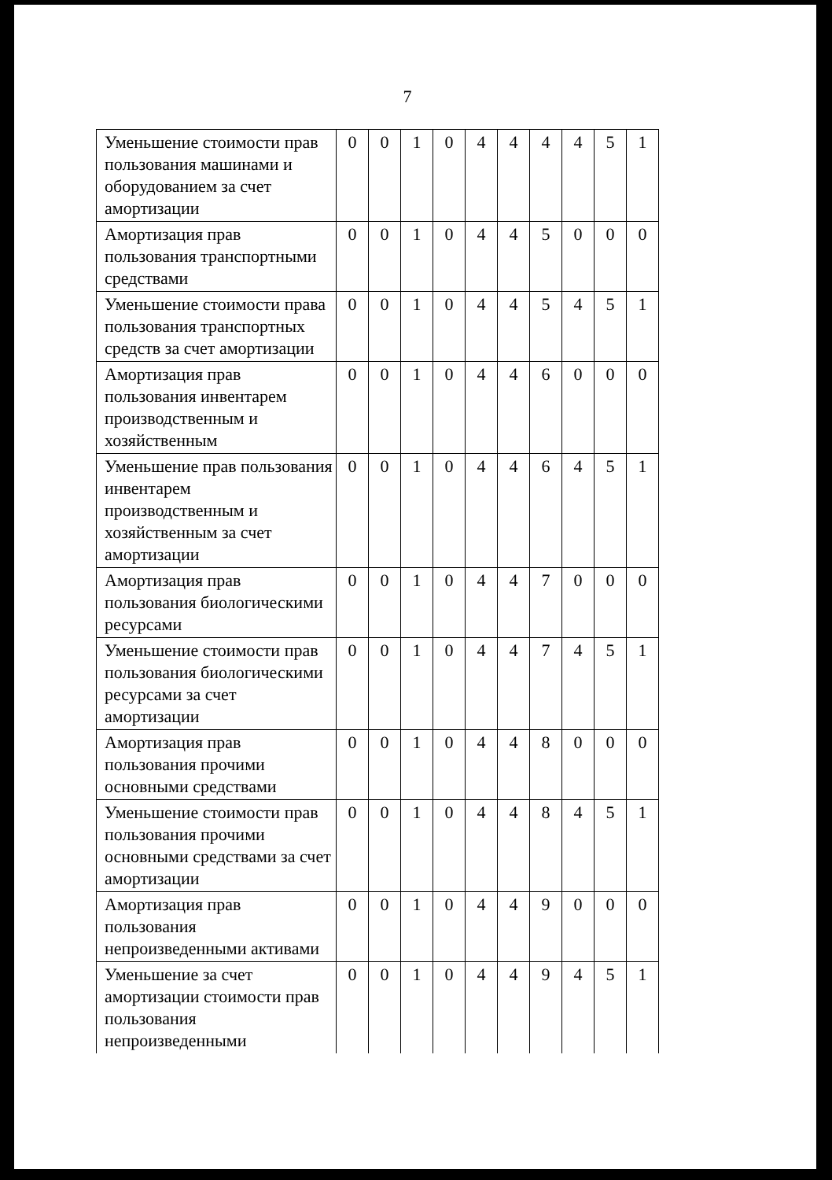7
| Уменьшение стоимости прав пользования машинами и оборудованием за счет амортизации | 0 | 0 | 1 | 0 | 4 | 4 | 4 | 4 | 5 | 1 |
| Амортизация прав пользования транспортными средствами | 0 | 0 | 1 | 0 | 4 | 4 | 5 | 0 | 0 | 0 |
| Уменьшение стоимости права пользования транспортных средств за счет амортизации | 0 | 0 | 1 | 0 | 4 | 4 | 5 | 4 | 5 | 1 |
| Амортизация прав пользования инвентарем производственным и хозяйственным | 0 | 0 | 1 | 0 | 4 | 4 | 6 | 0 | 0 | 0 |
| Уменьшение прав пользования инвентарем производственным и хозяйственным за счет амортизации | 0 | 0 | 1 | 0 | 4 | 4 | 6 | 4 | 5 | 1 |
| Амортизация прав пользования биологическими ресурсами | 0 | 0 | 1 | 0 | 4 | 4 | 7 | 0 | 0 | 0 |
| Уменьшение стоимости прав пользования биологическими ресурсами за счет амортизации | 0 | 0 | 1 | 0 | 4 | 4 | 7 | 4 | 5 | 1 |
| Амортизация прав пользования прочими основными средствами | 0 | 0 | 1 | 0 | 4 | 4 | 8 | 0 | 0 | 0 |
| Уменьшение стоимости прав пользования прочими основными средствами за счет амортизации | 0 | 0 | 1 | 0 | 4 | 4 | 8 | 4 | 5 | 1 |
| Амортизация прав пользования непроизведенными активами | 0 | 0 | 1 | 0 | 4 | 4 | 9 | 0 | 0 | 0 |
| Уменьшение за счет амортизации стоимости прав пользования непроизведенными | 0 | 0 | 1 | 0 | 4 | 4 | 9 | 4 | 5 | 1 |